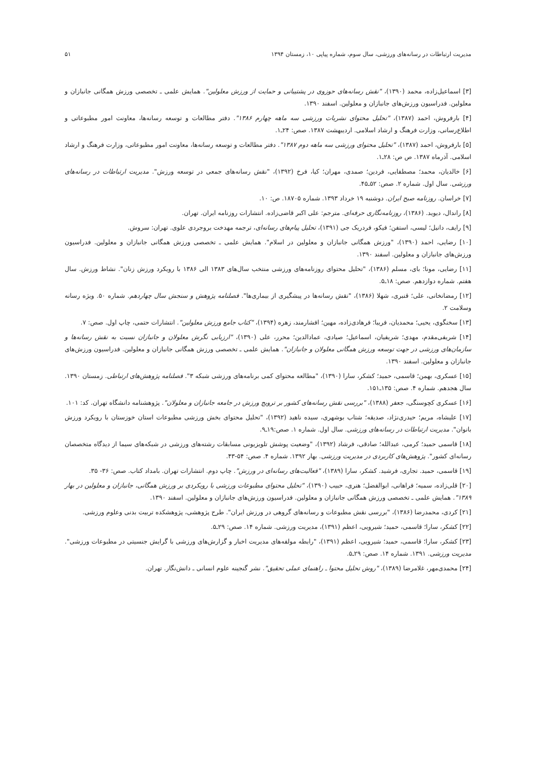مدیریت ارتباطات در رسانه‌های ورزشی، سال سوم، شماره پیاپی ۱۰، زمستان ۱۳۹۴ ۵۱
[۳] اسماعیل‌زاده، محمد (۱۳۹۰)، "نقش رسانه‌های حوزوی در پشتیبانی و حمایت از ورزش معلولین". همایش علمی ـ تخصصی ورزش همگانی جانبازان و معلولین. فدراسیون ورزش‌های جانبازان و معلولین. اسفند ۱۳۹۰.
[۴] بارفروش، احمد (۱۳۸۷)، "تحلیل محتوای نشریات ورزشی سه ماهه چهارم ۱۳۸۶". دفتر مطالعات و توسعه رسانه‌ها، معاونت امور مطبوعاتی و اطلاع‌رسانی، وزارت فرهنگ و ارشاد اسلامی. اردیبهشت ۱۳۸۷. صص: ۲۴ـ۱.
[۵] بارفروش، احمد (۱۳۸۷)، "تحلیل محتوای ورزشی سه ماهه دوم ۱۳۸۷". دفتر مطالعات و توسعه رسانه‌ها، معاونت امور مطبوعاتی، وزارت فرهنگ و ارشاد اسلامی. آذرماه ۱۳۸۷. ص ص: ۲۸ـ۱.
[۶] خالدیان، محمد؛ مصطفایی، فردین؛ صمدی، مهران؛ کیا، فرخ (۱۳۹۲)، "نقش رسانه‌های جمعی در توسعه ورزش". مدیریت ارتباطات در رسانه‌های ورزشی. سال اول. شماره ۲. صص: ۵۲ـ۴۵.
[۷] خراسان. روزنامه صبح ایران. دوشنبه ۱۹ خرداد ۱۳۹۳. شماره ۱۸۷۰۵. ص: ۱۰.
[۸] راندال، دیوید. (۱۳۸۶)، روزنامه‌نگاری حرفه‌ای. مترجم: علی اکبر قاضی‌زاده. انتشارات روزنامه ایران. تهران.
[۹] رایف، دانیل؛ لیسی، استفن؛ فیکو، فردریک جی (۱۳۹۱)، تحلیل پیام‌های رسانه‌ای، ترجمه مهدخت بروجردی علوی. تهران: سروش.
[۱۰] رضایی، احمد (۱۳۹۰)، "ورزش همگانی جانبازان و معلولین در اسلام". همایش علمی ـ تخصصی ورزش همگانی جانبازان و معلولین. فدراسیون ورزش‌های جانبازان و معلولین. اسفند ۱۳۹۰.
[۱۱] رضایی، مونا؛ بای، مسلم (۱۳۸۶)، "تحلیل محتوای روزنامه‌های ورزشی منتخب سال‌های ۱۳۸۳ الی ۱۳۸۶ با رویکرد ورزش زنان". نشاط ورزش. سال هفتم. شماره دوازدهم. صص: ۱۸ـ۵.
[۱۲] رمضانخانی، علی؛ قنبری، شهلا (۱۳۸۶)، "نقش رسانه‌ها در پیشگیری از بیماری‌ها". فصلنامه پژوهش و سنجش سال چهاردهم. شماره ۵۰. ویژه رسانه وسلامت ۲.
[۱۳] سخنگوی، یحیی؛ محمدیان، فریبا؛ فرهادی‌زاده، مهین؛ افشارمند، زهره (۱۳۹۴)، "کتاب جامع ورزش معلولین". انتشارات حتمی، چاپ اول. صص: ۷.
[۱۴] شریفی‌مقدم، مهدی؛ شریفیان، اسماعیل؛ صیادی، عمادالدین؛ محرر، علی (۱۳۹۰)، "ارزیابی نگرش معلولان و جانبازان نسبت به نقش رسانه‌ها و سازمان‌های ورزشی در جهت توسعه ورزش همگانی معلولان و جانبازان". همایش علمی ـ تخصصی ورزش همگانی جانبازان و معلولین. فدراسیون ورزش‌های جانبازان و معلولین. اسفند ۱۳۹۰.
[۱۵] عسکری، بهمن؛ قاسمی، حمید؛ کشکر، سارا (۱۳۹۰)، "مطالعه محتوای کمی برنامه‌های ورزشی شبکه ۳". فصلنامه پژوهش‌های ارتباطی. زمستان ۱۳۹۰. سال هجدهم. شماره ۴. صص: ۱۳۵ـ۱۵۱.
[۱۶] عسکری کچوسنگی، جعفر (۱۳۸۸)، "بررسی نقش رسانه‌های کشور بر ترویج ورزش در جامعه جانبازان و معلولان". پژوهشنامه دانشگاه تهران. کد: ۱۰۱.
[۱۷] علیشاه، مریم؛ حیدری‌نژاد، صدیقه؛ شتاب بوشهری، سیده ناهید (۱۳۹۲)، "تحلیل محتوای بخش ورزشی مطبوعات استان خوزستان با رویکرد ورزش بانوان". مدیریت ارتباطات در رسانه‌های ورزشی. سال اول. شماره ۱. صص:۱۹ـ۹.
[۱۸] قاسمی حمید؛ کرمی، عبدالله؛ صادقی، فرشاد (۱۳۹۲)، "وضعیت پوشش تلویزیونی مسابقات رشته‌های ورزشی در شبکه‌های سیما از دیدگاه متخصصان رسانه‌ای کشور". پژوهش‌های کاربردی در مدیریت ورزشی. بهار ۱۳۹۲. شماره ۴. صص: ۵۴-۴۳.
[۱۹] قاسمی، حمید. تجاری، فرشید. کشکر، سارا (۱۳۸۹)، "فعالیت‌های رسانه‌ای در ورزش". چاپ دوم. انتشارات تهران. بامداد کتاب. صص: ۳۶- ۳۵.
[۲۰] قلی‌زاده، سمیه؛ فراهانی، ابوالفضل؛ هنری، حبیب (۱۳۹۰)، "تحلیل محتوای مطبوعات ورزشی با رویکردی بر ورزش همگانی، جانبازان و معلولین در بهار ۱۳۸۹". همایش علمی ـ تخصصی ورزش همگانی جانبازان و معلولین. فدراسیون ورزش‌های جانبازان و معلولین. اسفند ۱۳۹۰.
[۲۱] کردی، محمدرضا (۱۳۸۶)، "بررسی نقش مطبوعات و رسانه‌های گروهی در ورزش ایران". طرح پژوهشی، پژوهشکده تربیت بدنی وعلوم ورزشی.
[۲۲] کشکر، سارا؛ قاسمی، حمید؛ شیرویی، اعظم (۱۳۹۱)، مدیریت ورزشی. شماره ۱۴. صص: ۲۹ـ۵.
[۲۳] کشکر، سارا؛ قاسمی، حمید؛ شیرویی، اعظم (۱۳۹۱)، "رابطه مولفه‌های مدیریت اخبار و گزارش‌های ورزشی با گرایش جنسیتی در مطبوعات ورزشی". مدیریت ورزشی. ۱۳۹۱. شماره ۱۴. صص: ۲۹ـ۵.
[۲۴] محمدی‌مهر، غلامرضا (۱۳۸۹)، "روش تحلیل محتوا ـ راهنمای عملی تحقیق". نشر گنجینه علوم انسانی ـ دانش‌نگار. تهران.